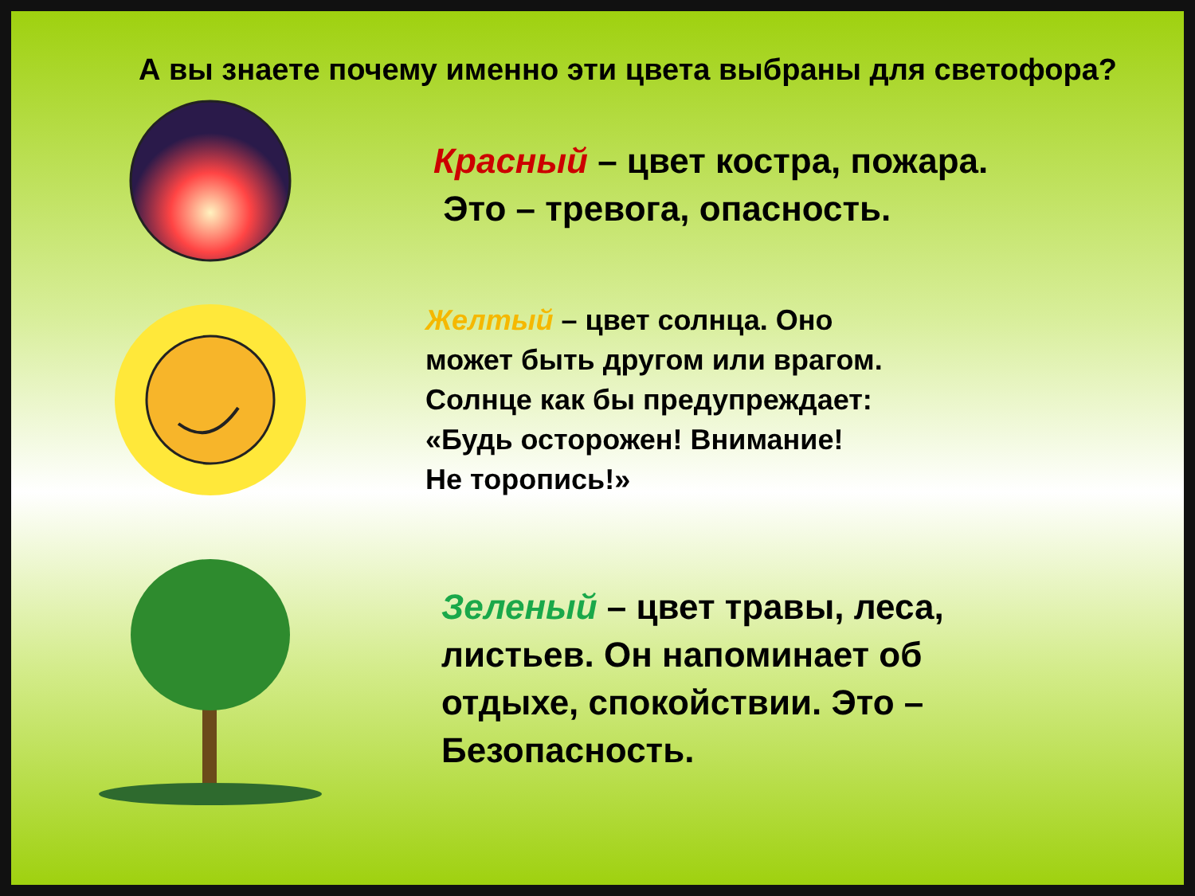А вы знаете почему именно эти цвета выбраны для светофора?
Красный – цвет костра, пожара.
Это – тревога, опасность.
Желтый – цвет солнца. Оно
может быть другом или врагом.
Солнце как бы предупреждает:
«Будь осторожен! Внимание!
Не торопись!»
Зеленый – цвет травы, леса,
листьев. Он напоминает об
отдыхе, спокойствии. Это –
Безопасность.